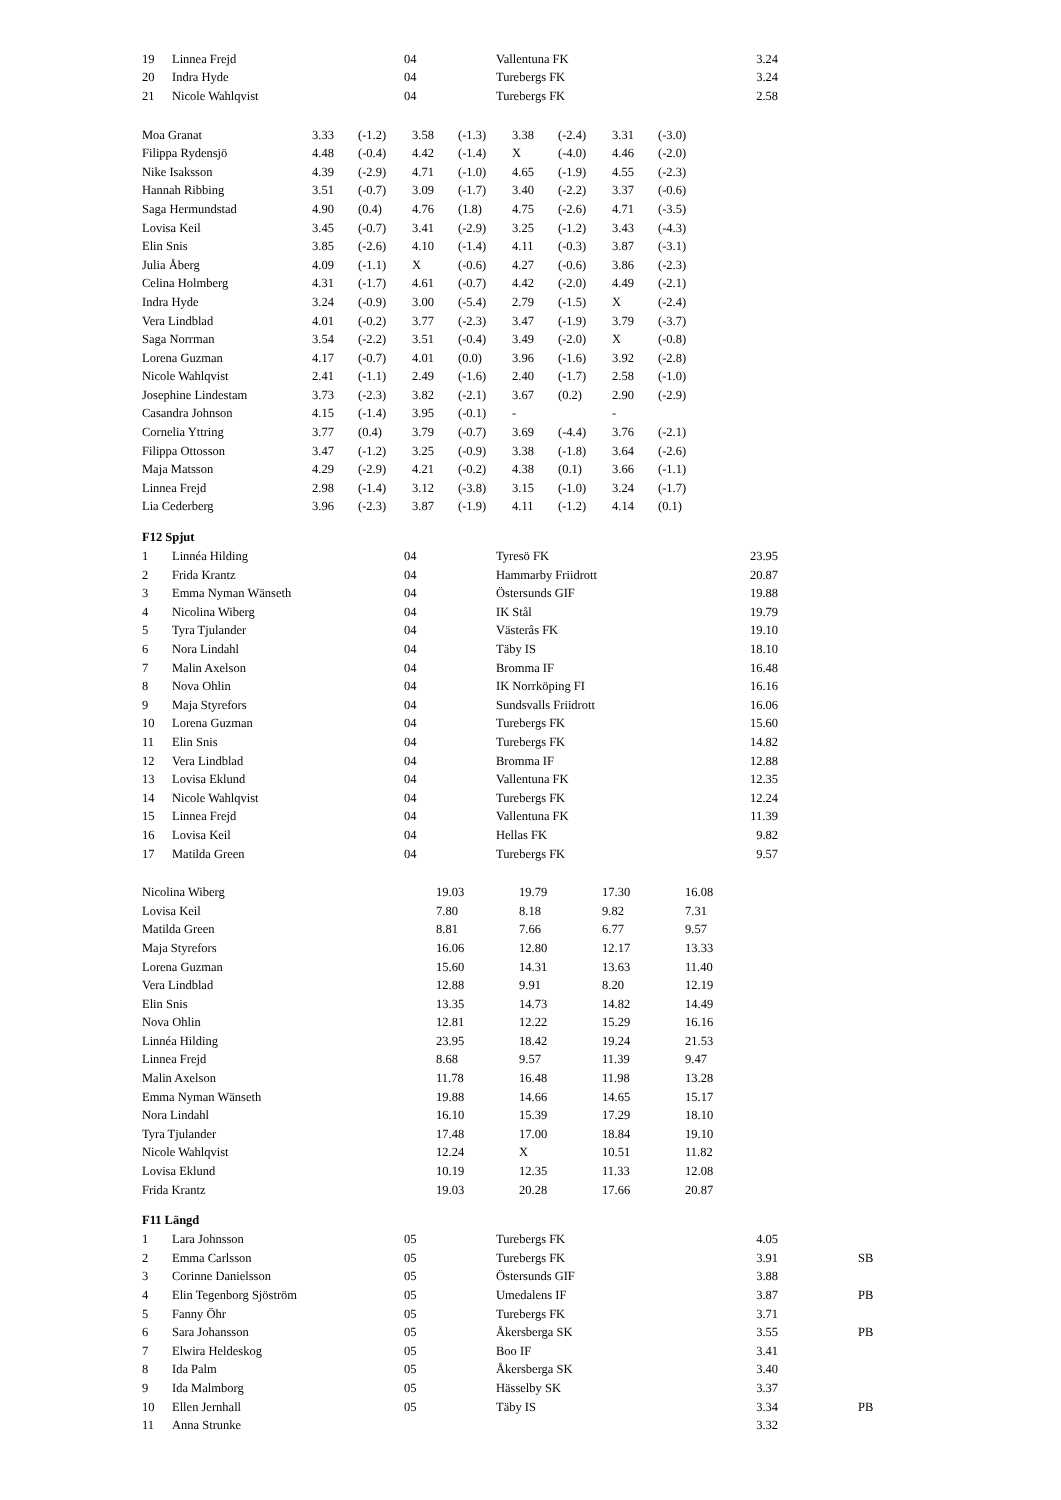| 19 | Linnea Frejd | 04 | Vallentuna FK | 3.24 |
| 20 | Indra Hyde | 04 | Turebergs FK | 3.24 |
| 21 | Nicole Wahlqvist | 04 | Turebergs FK | 2.58 |
| Moa Granat | 3.33 | (-1.2) | 3.58 | (-1.3) | 3.38 | (-2.4) | 3.31 | (-3.0) |
| Filippa Rydensjö | 4.48 | (-0.4) | 4.42 | (-1.4) | X | (-4.0) | 4.46 | (-2.0) |
| Nike Isaksson | 4.39 | (-2.9) | 4.71 | (-1.0) | 4.65 | (-1.9) | 4.55 | (-2.3) |
| Hannah Ribbing | 3.51 | (-0.7) | 3.09 | (-1.7) | 3.40 | (-2.2) | 3.37 | (-0.6) |
| Saga Hermundstad | 4.90 | (0.4) | 4.76 | (1.8) | 4.75 | (-2.6) | 4.71 | (-3.5) |
| Lovisa Keil | 3.45 | (-0.7) | 3.41 | (-2.9) | 3.25 | (-1.2) | 3.43 | (-4.3) |
| Elin Snis | 3.85 | (-2.6) | 4.10 | (-1.4) | 4.11 | (-0.3) | 3.87 | (-3.1) |
| Julia Åberg | 4.09 | (-1.1) | X | (-0.6) | 4.27 | (-0.6) | 3.86 | (-2.3) |
| Celina Holmberg | 4.31 | (-1.7) | 4.61 | (-0.7) | 4.42 | (-2.0) | 4.49 | (-2.1) |
| Indra Hyde | 3.24 | (-0.9) | 3.00 | (-5.4) | 2.79 | (-1.5) | X | (-2.4) |
| Vera Lindblad | 4.01 | (-0.2) | 3.77 | (-2.3) | 3.47 | (-1.9) | 3.79 | (-3.7) |
| Saga Norrman | 3.54 | (-2.2) | 3.51 | (-0.4) | 3.49 | (-2.0) | X | (-0.8) |
| Lorena Guzman | 4.17 | (-0.7) | 4.01 | (0.0) | 3.96 | (-1.6) | 3.92 | (-2.8) |
| Nicole Wahlqvist | 2.41 | (-1.1) | 2.49 | (-1.6) | 2.40 | (-1.7) | 2.58 | (-1.0) |
| Josephine Lindestam | 3.73 | (-2.3) | 3.82 | (-2.1) | 3.67 | (0.2) | 2.90 | (-2.9) |
| Casandra Johnson | 4.15 | (-1.4) | 3.95 | (-0.1) | - | | - | |
| Cornelia Yttring | 3.77 | (0.4) | 3.79 | (-0.7) | 3.69 | (-4.4) | 3.76 | (-2.1) |
| Filippa Ottosson | 3.47 | (-1.2) | 3.25 | (-0.9) | 3.38 | (-1.8) | 3.64 | (-2.6) |
| Maja Matsson | 4.29 | (-2.9) | 4.21 | (-0.2) | 4.38 | (0.1) | 3.66 | (-1.1) |
| Linnea Frejd | 2.98 | (-1.4) | 3.12 | (-3.8) | 3.15 | (-1.0) | 3.24 | (-1.7) |
| Lia Cederberg | 3.96 | (-2.3) | 3.87 | (-1.9) | 4.11 | (-1.2) | 4.14 | (0.1) |
F12 Spjut
| 1 | Linnéa Hilding | 04 | Tyresö FK | 23.95 |
| 2 | Frida Krantz | 04 | Hammarby Friidrott | 20.87 |
| 3 | Emma Nyman Wänseth | 04 | Östersunds GIF | 19.88 |
| 4 | Nicolina Wiberg | 04 | IK Stål | 19.79 |
| 5 | Tyra Tjulander | 04 | Västerås FK | 19.10 |
| 6 | Nora Lindahl | 04 | Täby IS | 18.10 |
| 7 | Malin Axelson | 04 | Bromma IF | 16.48 |
| 8 | Nova Ohlin | 04 | IK Norrköping FI | 16.16 |
| 9 | Maja Styrefors | 04 | Sundsvalls Friidrott | 16.06 |
| 10 | Lorena Guzman | 04 | Turebergs FK | 15.60 |
| 11 | Elin Snis | 04 | Turebergs FK | 14.82 |
| 12 | Vera Lindblad | 04 | Bromma IF | 12.88 |
| 13 | Lovisa Eklund | 04 | Vallentuna FK | 12.35 |
| 14 | Nicole Wahlqvist | 04 | Turebergs FK | 12.24 |
| 15 | Linnea Frejd | 04 | Vallentuna FK | 11.39 |
| 16 | Lovisa Keil | 04 | Hellas FK | 9.82 |
| 17 | Matilda Green | 04 | Turebergs FK | 9.57 |
| Nicolina Wiberg | 19.03 | 19.79 | 17.30 | 16.08 |
| Lovisa Keil | 7.80 | 8.18 | 9.82 | 7.31 |
| Matilda Green | 8.81 | 7.66 | 6.77 | 9.57 |
| Maja Styrefors | 16.06 | 12.80 | 12.17 | 13.33 |
| Lorena Guzman | 15.60 | 14.31 | 13.63 | 11.40 |
| Vera Lindblad | 12.88 | 9.91 | 8.20 | 12.19 |
| Elin Snis | 13.35 | 14.73 | 14.82 | 14.49 |
| Nova Ohlin | 12.81 | 12.22 | 15.29 | 16.16 |
| Linnéa Hilding | 23.95 | 18.42 | 19.24 | 21.53 |
| Linnea Frejd | 8.68 | 9.57 | 11.39 | 9.47 |
| Malin Axelson | 11.78 | 16.48 | 11.98 | 13.28 |
| Emma Nyman Wänseth | 19.88 | 14.66 | 14.65 | 15.17 |
| Nora Lindahl | 16.10 | 15.39 | 17.29 | 18.10 |
| Tyra Tjulander | 17.48 | 17.00 | 18.84 | 19.10 |
| Nicole Wahlqvist | 12.24 | X | 10.51 | 11.82 |
| Lovisa Eklund | 10.19 | 12.35 | 11.33 | 12.08 |
| Frida Krantz | 19.03 | 20.28 | 17.66 | 20.87 |
F11 Längd
| 1 | Lara Johnsson | 05 | Turebergs FK | 4.05 | | |
| 2 | Emma Carlsson | 05 | Turebergs FK | 3.91 | | SB |
| 3 | Corinne Danielsson | 05 | Östersunds GIF | 3.88 | | |
| 4 | Elin Tegenborg Sjöström | 05 | Umedalens IF | 3.87 | | PB |
| 5 | Fanny Öhr | 05 | Turebergs FK | 3.71 | | |
| 6 | Sara Johansson | 05 | Åkersberga SK | 3.55 | | PB |
| 7 | Elwira Heldeskog | 05 | Boo IF | 3.41 | | |
| 8 | Ida Palm | 05 | Åkersberga SK | 3.40 | | |
| 9 | Ida Malmborg | 05 | Hässelby SK | 3.37 | | |
| 10 | Ellen Jernhall | 05 | Täby IS | 3.34 | | PB |
| 11 | Anna Strunke | | | 3.32 | | |